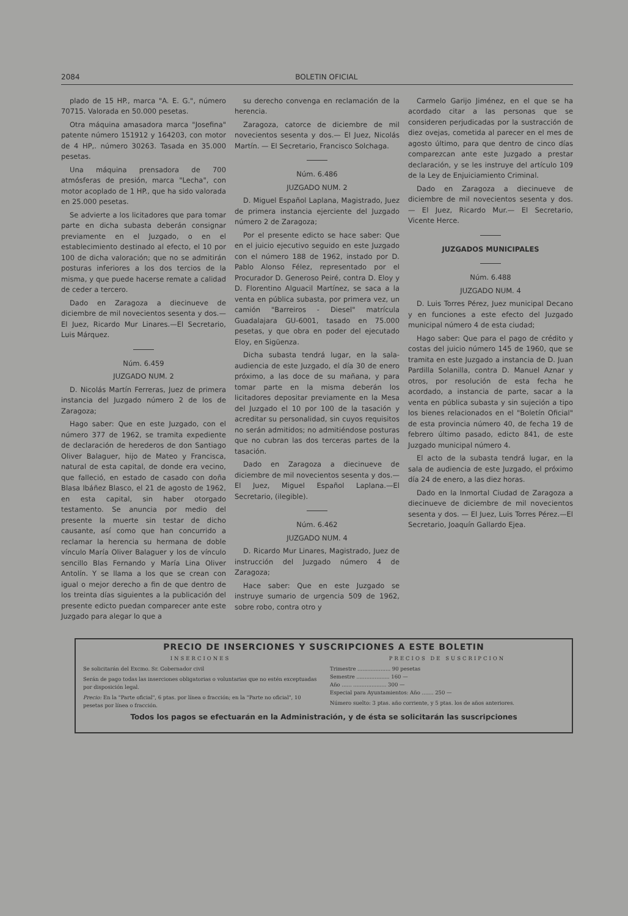2084 BOLETIN OFICIAL
plado de 15 HP., marca "A. E. G.", número 70715. Valorada en 50.000 pesetas.
Otra máquina amasadora marca "Josefina" patente número 151912 y 164203, con motor de 4 HP,. número 30263. Tasada en 35.000 pesetas.
Una máquina prensadora de 700 atmósferas de presión, marca "Lecha", con motor acoplado de 1 HP., que ha sido valorada en 25.000 pesetas.
Se advierte a los licitadores que para tomar parte en dicha subasta deberán consignar previamente en el Juzgado, o en el establecimiento destinado al efecto, el 10 por 100 de dicha valoración; que no se admitirán posturas inferiores a los dos tercios de la misma, y que puede hacerse remate a calidad de ceder a tercero.
Dado en Zaragoza a diecinueve de diciembre de mil novecientos sesenta y dos.—El Juez, Ricardo Mur Linares.—El Secretario, Luis Márquez.
Núm. 6.459
JUZGADO NUM. 2
D. Nicolás Martín Ferreras, Juez de primera instancia del Juzgado número 2 de los de Zaragoza;
Hago saber: Que en este Juzgado, con el número 377 de 1962, se tramita expediente de declaración de herederos de don Santiago Oliver Balaguer, hijo de Mateo y Francisca, natural de esta capital, de donde era vecino, que falleció, en estado de casado con doña Blasa Ibáñez Blasco, el 21 de agosto de 1962, en esta capital, sin haber otorgado testamento. Se anuncia por medio del presente la muerte sin testar de dicho causante, así como que han concurrido a reclamar la herencia su hermana de doble vínculo María Oliver Balaguer y los de vínculo sencillo Blas Fernando y María Lina Oliver Antolín. Y se llama a los que se crean con igual o mejor derecho a fin de que dentro de los treinta días siguientes a la publicación del presente edicto puedan comparecer ante este Juzgado para alegar lo que a
su derecho convenga en reclamación de la herencia.
Zaragoza, catorce de diciembre de mil novecientos sesenta y dos.— El Juez, Nicolás Martín. — El Secretario, Francisco Solchaga.
Núm. 6.486
JUZGADO NUM. 2
D. Miguel Español Laplana, Magistrado, Juez de primera instancia ejerciente del Juzgado número 2 de Zaragoza;
Por el presente edicto se hace saber: Que en el juicio ejecutivo seguido en este Juzgado con el número 188 de 1962, instado por D. Pablo Alonso Félez, representado por el Procurador D. Generoso Peiré, contra D. Eloy y D. Florentino Alguacil Martínez, se saca a la venta en pública subasta, por primera vez, un camión "Barreiros - Diesel" matrícula Guadalajara GU-6001, tasado en 75.000 pesetas, y que obra en poder del ejecutado Eloy, en Sigüenza.
Dicha subasta tendrá lugar, en la sala-audiencia de este Juzgado, el día 30 de enero próximo, a las doce de su mañana, y para tomar parte en la misma deberán los licitadores depositar previamente en la Mesa del Juzgado el 10 por 100 de la tasación y acreditar su personalidad, sin cuyos requisitos no serán admitidos; no admitiéndose posturas que no cubran las dos terceras partes de la tasación.
Dado en Zaragoza a diecinueve de diciembre de mil novecientos sesenta y dos.—El Juez, Miguel Español Laplana.—El Secretario, (ilegible).
Núm. 6.462
JUZGADO NUM. 4
D. Ricardo Mur Linares, Magistrado, Juez de instrucción del Juzgado número 4 de Zaragoza;
Hace saber: Que en este Juzgado se instruye sumario de urgencia 509 de 1962, sobre robo, contra otro y
Carmelo Garijo Jiménez, en el que se ha acordado citar a las personas que se consideren perjudicadas por la sustracción de diez ovejas, cometida al parecer en el mes de agosto último, para que dentro de cinco días comparezcan ante este Juzgado a prestar declaración, y se les instruye del artículo 109 de la Ley de Enjuiciamiento Criminal.
Dado en Zaragoza a diecinueve de diciembre de mil novecientos sesenta y dos. — El Juez, Ricardo Mur.— El Secretario, Vicente Herce.
JUZGADOS MUNICIPALES
Núm. 6.488
JUZGADO NUM. 4
D. Luis Torres Pérez, Juez municipal Decano y en funciones a este efecto del Juzgado municipal número 4 de esta ciudad;
Hago saber: Que para el pago de crédito y costas del juicio número 145 de 1960, que se tramita en este Juzgado a instancia de D. Juan Pardilla Solanilla, contra D. Manuel Aznar y otros, por resolución de esta fecha he acordado, a instancia de parte, sacar a la venta en pública subasta y sin sujeción a tipo los bienes relacionados en el "Boletín Oficial" de esta provincia número 40, de fecha 19 de febrero último pasado, edicto 841, de este Juzgado municipal número 4.
El acto de la subasta tendrá lugar, en la sala de audiencia de este Juzgado, el próximo día 24 de enero, a las diez horas.
Dado en la Inmortal Ciudad de Zaragoza a diecinueve de diciembre de mil novecientos sesenta y dos. — El Juez, Luis Torres Pérez.—El Secretario, Joaquín Gallardo Ejea.
PRECIO DE INSERCIONES Y SUSCRIPCIONES A ESTE BOLETIN
INSERCIONES
Se solicitarán del Excmo. Sr. Gobernador civil
Serán de pago todas las inserciones obligatorias o voluntarias que no estén exceptuadas por disposición legal.
Precio: En la "Parte oficial", 6 ptas. por línea o fracción; en la "Parte no oficial", 10 pesetas por línea o fracción.
PRECIOS DE SUSCRIPCION
Trimestre .................... 90 pesetas
Semestre .................... 160 —
Año ...... .................... 300 —
Especial para Ayuntamientos: Año ....... 250 —
Número suelto: 3 ptas. año corriente, y 5 ptas. los de años anteriores.
Todos los pagos se efectuarán en la Administración, y de ésta se solicitarán las suscripciones